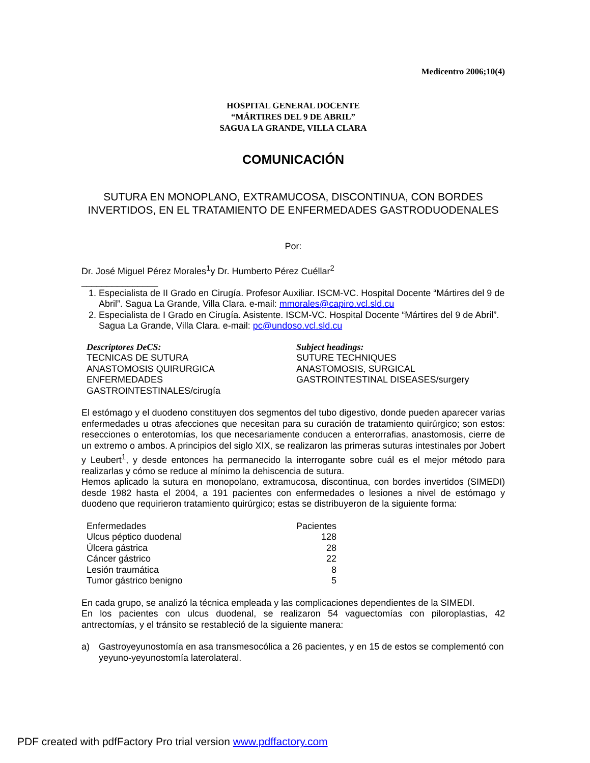Medicentro 2006;10(4)
HOSPITAL GENERAL DOCENTE
“MÁRTIRES DEL 9 DE ABRIL”
SAGUA LA GRANDE, VILLA CLARA
COMUNICACIÓN
SUTURA EN MONOPLANO, EXTRAMUCOSA, DISCONTINUA, CON BORDES INVERTIDOS, EN EL TRATAMIENTO DE ENFERMEDADES GASTRODUODENALES
Por:
Dr. José Miguel Pérez Morales<sup>1</sup>y Dr. Humberto Pérez Cuéllar<sup>2</sup>
_______________
1. Especialista de II Grado en Cirugía. Profesor Auxiliar. ISCM-VC. Hospital Docente “Mártires del 9 de Abril”. Sagua La Grande, Villa Clara. e-mail: mmorales@capiro.vcl.sld.cu
2. Especialista de I Grado en Cirugía. Asistente. ISCM-VC. Hospital Docente “Mártires del 9 de Abril”. Sagua La Grande, Villa Clara. e-mail: pc@undoso.vcl.sld.cu
| Descriptores DeCS: TECNICAS DE SUTURA ANASTOMOSIS QUIRURGICA ENFERMEDADES GASTROINTESTINALES/cirugía | Subject headings: SUTURE TECHNIQUES ANASTOMOSIS, SURGICAL GASTROINTESTINAL DISEASES/surgery |
El estómago y el duodeno constituyen dos segmentos del tubo digestivo, donde pueden aparecer varias enfermedades u otras afecciones que necesitan para su curación de tratamiento quirúrgico; son estos: resecciones o enterotomías, los que necesariamente conducen a enterorrafias, anastomosis, cierre de un extremo o ambos. A principios del siglo XIX, se realizaron las primeras suturas intestinales por Jobert y Leubert<sup>1</sup>, y desde entonces ha permanecido la interrogante sobre cuál es el mejor método para realizarlas y cómo se reduce al mínimo la dehiscencia de sutura.
Hemos aplicado la sutura en monopolano, extramucosa, discontinua, con bordes invertidos (SIMEDI) desde 1982 hasta el 2004, a 191 pacientes con enfermedades o lesiones a nivel de estómago y duodeno que requirieron tratamiento quirúrgico; estas se distribuyeron de la siguiente forma:
| Enfermedades | Pacientes |
| Ulcus péptico duodenal | 128 |
| Úlcera gástrica | 28 |
| Cáncer gástrico | 22 |
| Lesión traumática | 8 |
| Tumor gástrico benigno | 5 |
En cada grupo, se analizó la técnica empleada y las complicaciones dependientes de la SIMEDI.
En los pacientes con ulcus duodenal, se realizaron 54 vaguectomías con piloroplastias, 42 antrectomías, y el tránsito se restableció de la siguiente manera:
a) Gastroyeyunostomía en asa transmesocólica a 26 pacientes, y en 15 de estos se complementó con yeyuno-yeyunostomía laterolateral.
PDF created with pdfFactory Pro trial version www.pdffactory.com